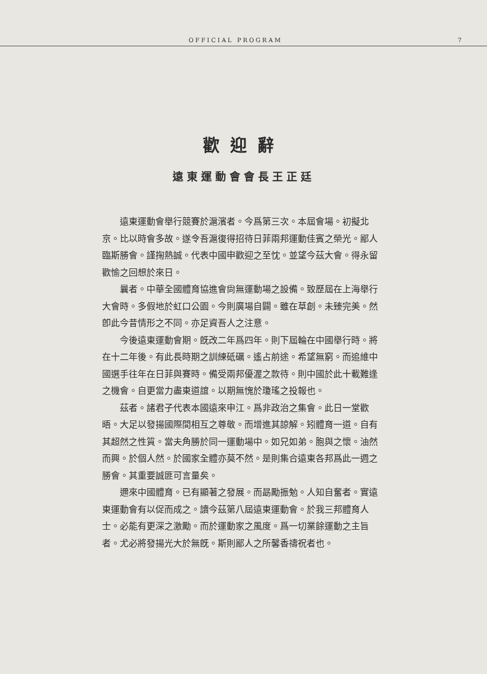OFFICIAL PROGRAM 7
歡迎辭
遠東運動會會長王正廷
遠東運動會舉行競賽於滬濱者。今爲第三次。本屆會場。初擬北京。比以時會多故。遂令吾滬復得招待日菲兩邦運動佳賓之榮光。鄙人臨斯勝會。謹掬熱誠。代表中國申歡迎之至忱。並望今茲大會。得永留歡愉之回想於來日。
曩者。中華全國體育協進會尙無運動場之設備。致歷屆在上海舉行大會時。多假地於虹口公園。今則廣場自闢。雖在草創。未臻完美。然卽此今昔情形之不同。亦足資吾人之注意。
今後遠東運動會期。旣改二年爲四年。則下屆輪在中國舉行時。將在十二年後。有此長時期之訓練砥礪。遙占前途。希望無窮。而追維中國選手往年在日菲與賽時。備受兩邦優渥之款待。則中國於此十載難逢之機會。自更當力盡東道誼。以期無愧於瓊瑤之投報也。
茲者。諸君子代表本國遠來申江。爲非政治之集會。此日一堂歡晤。大足以發揚國際間相互之尊敬。而增進其諒解。矧體育一道。自有其超然之性質。當夫角勝於同一運動場中。如兄如弟。胞與之懷。油然而興。於個人然。於國家全體亦莫不然。是則集合遠東各邦爲此一週之勝會。其重要誠匪可言量矣。
邇來中國體育。已有顯著之發展。而勗勵振勉。人知自奮者。實遠東運動會有以促而成之。讀今茲第八屆遠東運動會。於我三邦體育人士。必能有更深之激勵。而於運動家之風度。爲一切業餘運動之主旨者。尤必將發揚光大於無旣。斯則鄙人之所馨香禱祝者也。